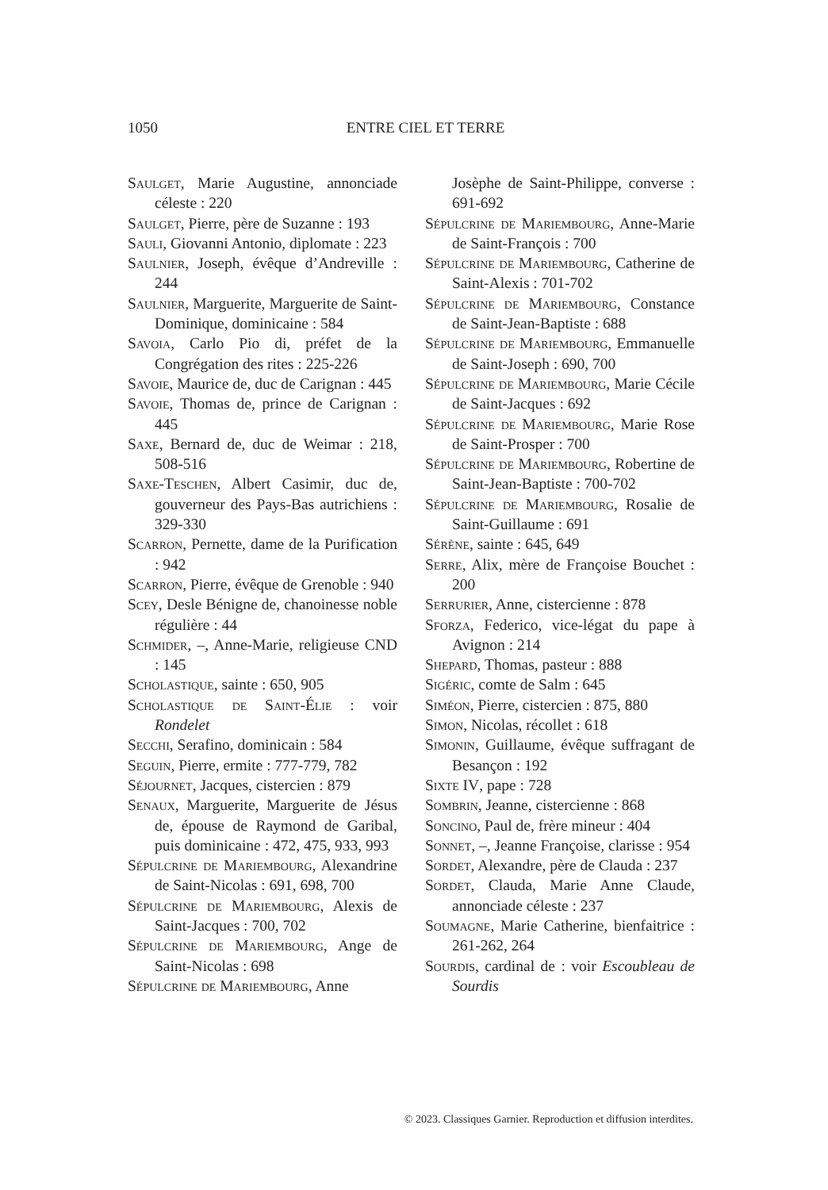1050
ENTRE CIEL ET TERRE
Saulget, Marie Augustine, annonciade céleste : 220
Saulget, Pierre, père de Suzanne : 193
Sauli, Giovanni Antonio, diplomate : 223
Saulnier, Joseph, évêque d’Andreville : 244
Saulnier, Marguerite, Marguerite de Saint-Dominique, dominicaine : 584
Savoia, Carlo Pio di, préfet de la Congrégation des rites : 225-226
Savoie, Maurice de, duc de Carignan : 445
Savoie, Thomas de, prince de Carignan : 445
Saxe, Bernard de, duc de Weimar : 218, 508-516
Saxe-Teschen, Albert Casimir, duc de, gouverneur des Pays-Bas autrichiens : 329-330
Scarron, Pernette, dame de la Purification : 942
Scarron, Pierre, évêque de Grenoble : 940
Scey, Desle Bénigne de, chanoinesse noble régulière : 44
Schmider, –, Anne-Marie, religieuse CND : 145
Scholastique, sainte : 650, 905
Scholastique de Saint-Élie : voir Rondelet
Secchi, Serafino, dominicain : 584
Seguin, Pierre, ermite : 777-779, 782
Séjournet, Jacques, cistercien : 879
Senaux, Marguerite, Marguerite de Jésus de, épouse de Raymond de Garibal, puis dominicaine : 472, 475, 933, 993
Sépulcrine de Mariembourg, Alexandrine de Saint-Nicolas : 691, 698, 700
Sépulcrine de Mariembourg, Alexis de Saint-Jacques : 700, 702
Sépulcrine de Mariembourg, Ange de Saint-Nicolas : 698
Sépulcrine de Mariembourg, Anne
Josèphe de Saint-Philippe, converse : 691-692
Sépulcrine de Mariembourg, Anne-Marie de Saint-François : 700
Sépulcrine de Mariembourg, Catherine de Saint-Alexis : 701-702
Sépulcrine de Mariembourg, Constance de Saint-Jean-Baptiste : 688
Sépulcrine de Mariembourg, Emmanuelle de Saint-Joseph : 690, 700
Sépulcrine de Mariembourg, Marie Cécile de Saint-Jacques : 692
Sépulcrine de Mariembourg, Marie Rose de Saint-Prosper : 700
Sépulcrine de Mariembourg, Robertine de Saint-Jean-Baptiste : 700-702
Sépulcrine de Mariembourg, Rosalie de Saint-Guillaume : 691
Sérène, sainte : 645, 649
Serre, Alix, mère de Françoise Bouchet : 200
Serrurier, Anne, cistercienne : 878
Sforza, Federico, vice-légat du pape à Avignon : 214
Shepard, Thomas, pasteur : 888
Sigéric, comte de Salm : 645
Siméon, Pierre, cistercien : 875, 880
Simon, Nicolas, récollet : 618
Simonin, Guillaume, évêque suffragant de Besançon : 192
Sixte IV, pape : 728
Sombrin, Jeanne, cistercienne : 868
Soncino, Paul de, frère mineur : 404
Sonnet, –, Jeanne Françoise, clarisse : 954
Sordet, Alexandre, père de Clauda : 237
Sordet, Clauda, Marie Anne Claude, annonciade céleste : 237
Soumagne, Marie Catherine, bienfaitrice : 261-262, 264
Sourdis, cardinal de : voir Escoubleau de Sourdis
© 2023. Classiques Garnier. Reproduction et diffusion interdites.